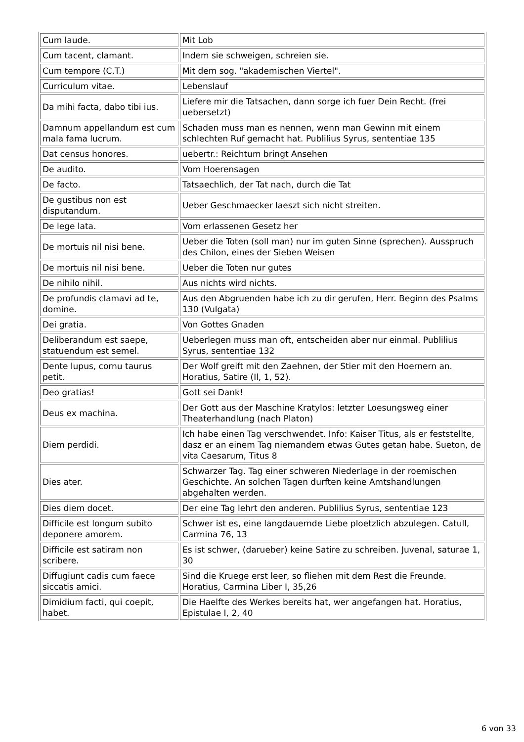| Cum laude. | Mit Lob |
| Cum tacent, clamant. | Indem sie schweigen, schreien sie. |
| Cum tempore (C.T.) | Mit dem sog. "akademischen Viertel". |
| Curriculum vitae. | Lebenslauf |
| Da mihi facta, dabo tibi ius. | Liefere mir die Tatsachen, dann sorge ich fuer Dein Recht. (frei uebersetzt) |
| Damnum appellandum est cum mala fama lucrum. | Schaden muss man es nennen, wenn man Gewinn mit einem schlechten Ruf gemacht hat. Publilius Syrus, sententiae 135 |
| Dat census honores. | uebertr.: Reichtum bringt Ansehen |
| De audito. | Vom Hoerensagen |
| De facto. | Tatsaechlich, der Tat nach, durch die Tat |
| De gustibus non est disputandum. | Ueber Geschmaecker laeszt sich nicht streiten. |
| De lege lata. | Vom erlassenen Gesetz her |
| De mortuis nil nisi bene. | Ueber die Toten (soll man) nur im guten Sinne (sprechen). Ausspruch des Chilon, eines der Sieben Weisen |
| De mortuis nil nisi bene. | Ueber die Toten nur gutes |
| De nihilo nihil. | Aus nichts wird nichts. |
| De profundis clamavi ad te, domine. | Aus den Abgruenden habe ich zu dir gerufen, Herr. Beginn des Psalms 130 (Vulgata) |
| Dei gratia. | Von Gottes Gnaden |
| Deliberandum est saepe, statuendum est semel. | Ueberlegen muss man oft, entscheiden aber nur einmal. Publilius Syrus, sententiae 132 |
| Dente lupus, cornu taurus petit. | Der Wolf greift mit den Zaehnen, der Stier mit den Hoernern an. Horatius, Satire (Il, 1, 52). |
| Deo gratias! | Gott sei Dank! |
| Deus ex machina. | Der Gott aus der Maschine Kratylos: letzter Loesungsweg einer Theaterhandlung (nach Platon) |
| Diem perdidi. | Ich habe einen Tag verschwendet. Info: Kaiser Titus, als er feststellte, dasz er an einem Tag niemandem etwas Gutes getan habe. Sueton, de vita Caesarum, Titus 8 |
| Dies ater. | Schwarzer Tag. Tag einer schweren Niederlage in der roemischen Geschichte. An solchen Tagen durften keine Amtshandlungen abgehalten werden. |
| Dies diem docet. | Der eine Tag lehrt den anderen. Publilius Syrus, sententiae 123 |
| Difficile est longum subito deponere amorem. | Schwer ist es, eine langdauernde Liebe ploetzlich abzulegen. Catull, Carmina 76, 13 |
| Difficile est satiram non scribere. | Es ist schwer, (darueber) keine Satire zu schreiben. Juvenal, saturae 1, 30 |
| Diffugiunt cadis cum faece siccatis amici. | Sind die Kruege erst leer, so fliehen mit dem Rest die Freunde. Horatius, Carmina Liber I, 35,26 |
| Dimidium facti, qui coepit, habet. | Die Haelfte des Werkes bereits hat, wer angefangen hat. Horatius, Epistulae I, 2, 40 |
6 von 33